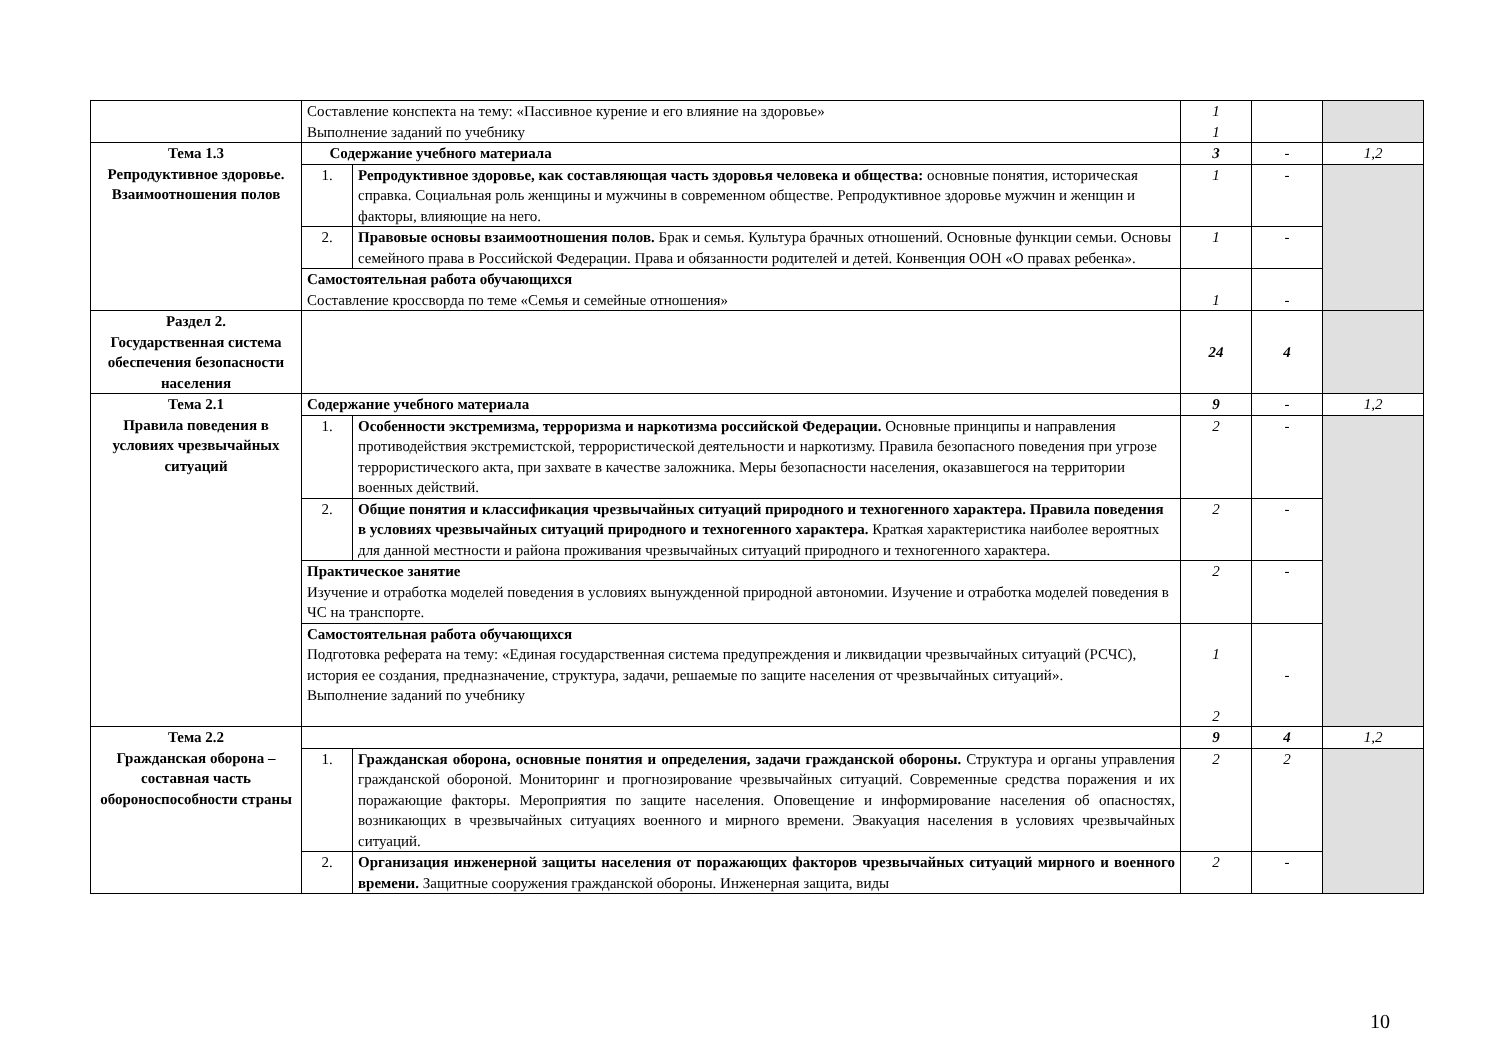| | Составление конспекта на тему: «Пассивное курение и его влияние на здоровье» Выполнение заданий по учебнику | | 1 1 | | |
| Тема 1.3 Репродуктивное здоровье. Взаимоотношения полов | Содержание учебного материала | | 3 | - | 1,2 |
| | 1. | Репродуктивное здоровье, как составляющая часть здоровья человека и общества: основные понятия, историческая справка. Социальная роль женщины и мужчины в современном обществе. Репродуктивное здоровье мужчин и женщин и факторы, влияющие на него. | 1 | - | |
| | 2. | Правовые основы взаимоотношения полов. Брак и семья. Культура брачных отношений. Основные функции семьи. Основы семейного права в Российской Федерации. Права и обязанности родителей и детей. Конвенция ООН «О правах ребенка». | 1 | - | |
| | Самостоятельная работа обучающихся Составление кроссворда по теме «Семья и семейные отношения» | | 1 | - | |
| Раздел 2. Государственная система обеспечения безопасности населения | | | 24 | 4 | |
| Тема 2.1 Правила поведения в условиях чрезвычайных ситуаций | Содержание учебного материала | | 9 | - | 1,2 |
| | 1. | Особенности экстремизма, терроризма и наркотизма российской Федерации. Основные принципы и направления противодействия экстремистской, террористической деятельности и наркотизму. Правила безопасного поведения при угрозе террористического акта, при захвате в качестве заложника. Меры безопасности населения, оказавшегося на территории военных действий. | 2 | - | |
| | 2. | Общие понятия и классификация чрезвычайных ситуаций природного и техногенного характера. Правила поведения в условиях чрезвычайных ситуаций природного и техногенного характера. Краткая характеристика наиболее вероятных для данной местности и района проживания чрезвычайных ситуаций природного и техногенного характера. | 2 | - | |
| | Практическое занятие Изучение и отработка моделей поведения в условиях вынужденной природной автономии. Изучение и отработка моделей поведения в ЧС на транспорте. | | 2 | - | |
| | Самостоятельная работа обучающихся Подготовка реферата на тему: «Единая государственная система предупреждения и ликвидации чрезвычайных ситуаций (РСЧС), история ее создания, предназначение, структура, задачи, решаемые по защите населения от чрезвычайных ситуаций». Выполнение заданий по учебнику | | 1 2 | - | |
| Тема 2.2 Гражданская оборона – составная часть обороноспособности страны | | | 9 | 4 | 1,2 |
| | 1. | Гражданская оборона, основные понятия и определения, задачи гражданской обороны. Структура и органы управления гражданской обороной. Мониторинг и прогнозирование чрезвычайных ситуаций. Современные средства поражения и их поражающие факторы. Мероприятия по защите населения. Оповещение и информирование населения об опасностях, возникающих в чрезвычайных ситуациях военного и мирного времени. Эвакуация населения в условиях чрезвычайных ситуаций. | 2 | 2 | |
| | 2. | Организация инженерной защиты населения от поражающих факторов чрезвычайных ситуаций мирного и военного времени. Защитные сооружения гражданской обороны. Инженерная защита, виды | 2 | - | |
10